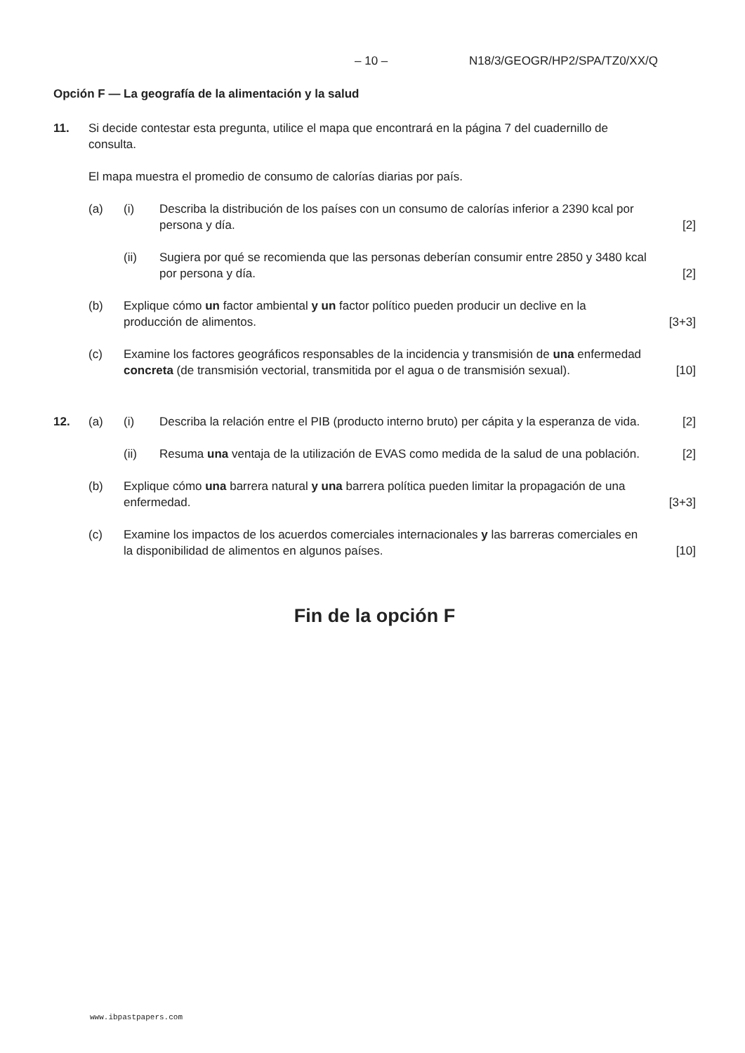– 10 – N18/3/GEOGR/HP2/SPA/TZ0/XX/Q
Opción F — La geografía de la alimentación y la salud
11. Si decide contestar esta pregunta, utilice el mapa que encontrará en la página 7 del cuadernillo de consulta.
El mapa muestra el promedio de consumo de calorías diarias por país.
(a) (i) Describa la distribución de los países con un consumo de calorías inferior a 2390 kcal por persona y día.
[2]
(ii) Sugiera por qué se recomienda que las personas deberían consumir entre 2850 y 3480 kcal por persona y día.
[2]
(b) Explique cómo un factor ambiental y un factor político pueden producir un declive en la producción de alimentos.
[3+3]
(c) Examine los factores geográficos responsables de la incidencia y transmisión de una enfermedad concreta (de transmisión vectorial, transmitida por el agua o de transmisión sexual).
[10]
12. (a) (i) Describa la relación entre el PIB (producto interno bruto) per cápita y la esperanza de vida.
[2]
(ii) Resuma una ventaja de la utilización de EVAS como medida de la salud de una población.
[2]
(b) Explique cómo una barrera natural y una barrera política pueden limitar la propagación de una enfermedad.
[3+3]
(c) Examine los impactos de los acuerdos comerciales internacionales y las barreras comerciales en la disponibilidad de alimentos en algunos países.
[10]
Fin de la opción F
www.ibpastpapers.com